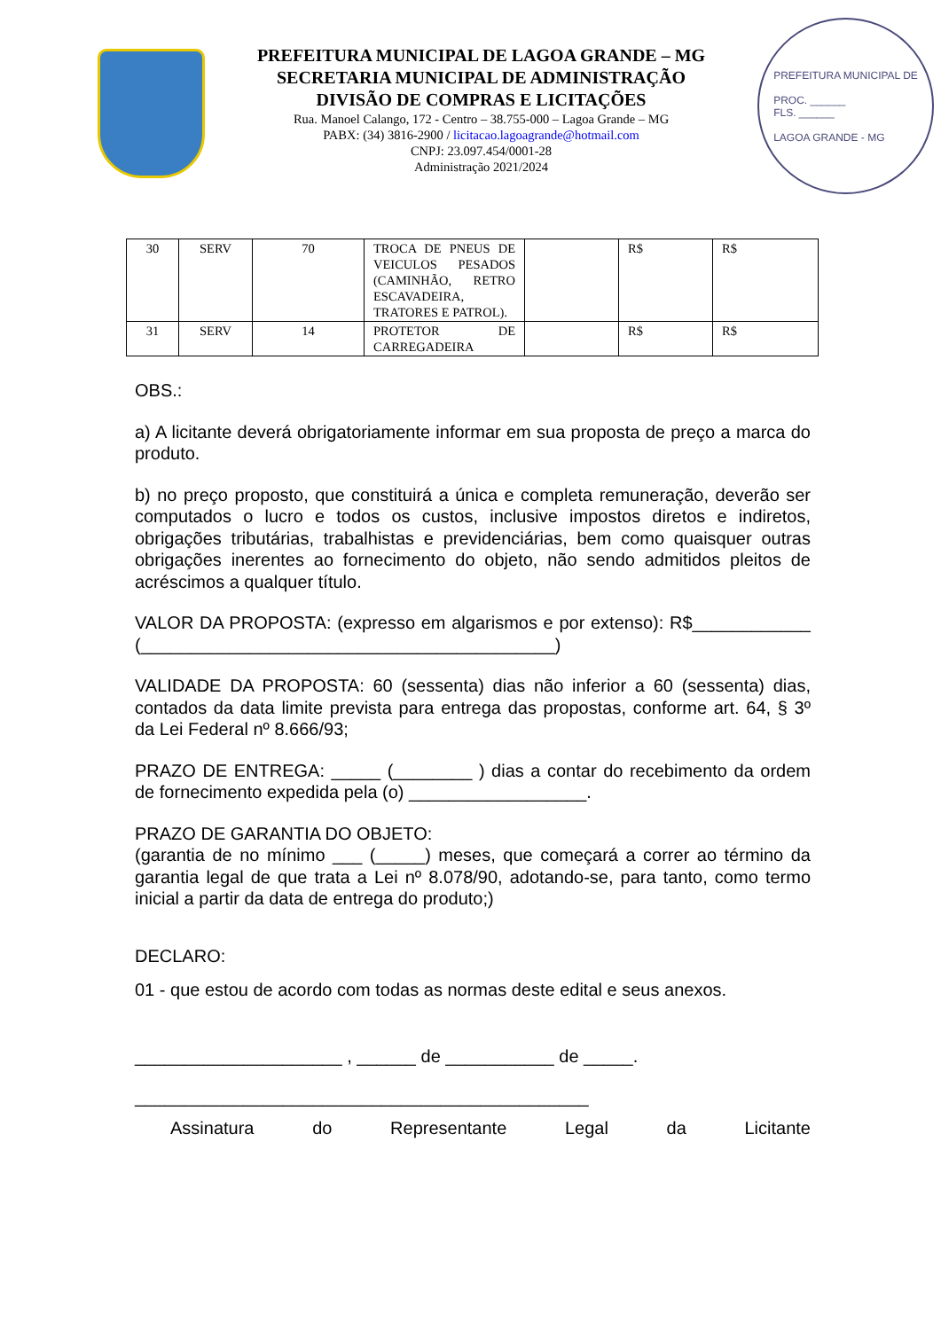PREFEITURA MUNICIPAL DE LAGOA GRANDE – MG
SECRETARIA MUNICIPAL DE ADMINISTRAÇÃO
DIVISÃO DE COMPRAS E LICITAÇÕES
Rua. Manoel Calango, 172 - Centro – 38.755-000 – Lagoa Grande – MG
PABX: (34) 3816-2900 / licitacao.lagoagrande@hotmail.com
CNPJ: 23.097.454/0001-28
Administração 2021/2024
PREFEITURA MUNICIPAL DE
PROC. ______
FLS. ______
LAGOA GRANDE - MG
| 30 | SERV | 70 | TROCA DE PNEUS DE VEICULOS PESADOS (CAMINHÃO, RETRO ESCAVADEIRA, TRATORES E PATROL). | | R$ | R$ |
| 31 | SERV | 14 | PROTETOR DE CARREGADEIRA | | R$ | R$ |
OBS.:
a) A licitante deverá obrigatoriamente informar em sua proposta de preço a marca do produto.
b) no preço proposto, que constituirá a única e completa remuneração, deverão ser computados o lucro e todos os custos, inclusive impostos diretos e indiretos, obrigações tributárias, trabalhistas e previdenciárias, bem como quaisquer outras obrigações inerentes ao fornecimento do objeto, não sendo admitidos pleitos de acréscimos a qualquer título.
VALOR DA PROPOSTA: (expresso em algarismos e por extenso): R$____________ (__________________________________________)
VALIDADE DA PROPOSTA: 60 (sessenta) dias não inferior a 60 (sessenta) dias, contados da data limite prevista para entrega das propostas, conforme art. 64, § 3º da Lei Federal nº 8.666/93;
PRAZO DE ENTREGA: _____ (________ ) dias a contar do recebimento da ordem de fornecimento expedida pela (o) __________________.
PRAZO DE GARANTIA DO OBJETO:
(garantia de no mínimo ___ (_____) meses, que começará a correr ao término da garantia legal de que trata a Lei nº 8.078/90, adotando-se, para tanto, como termo inicial a partir da data de entrega do produto;)
DECLARO:
01 - que estou de acordo com todas as normas deste edital e seus anexos.
_____________________ , ______ de ___________ de _____.
______________________________________________
Assinatura do Representante Legal da Licitante